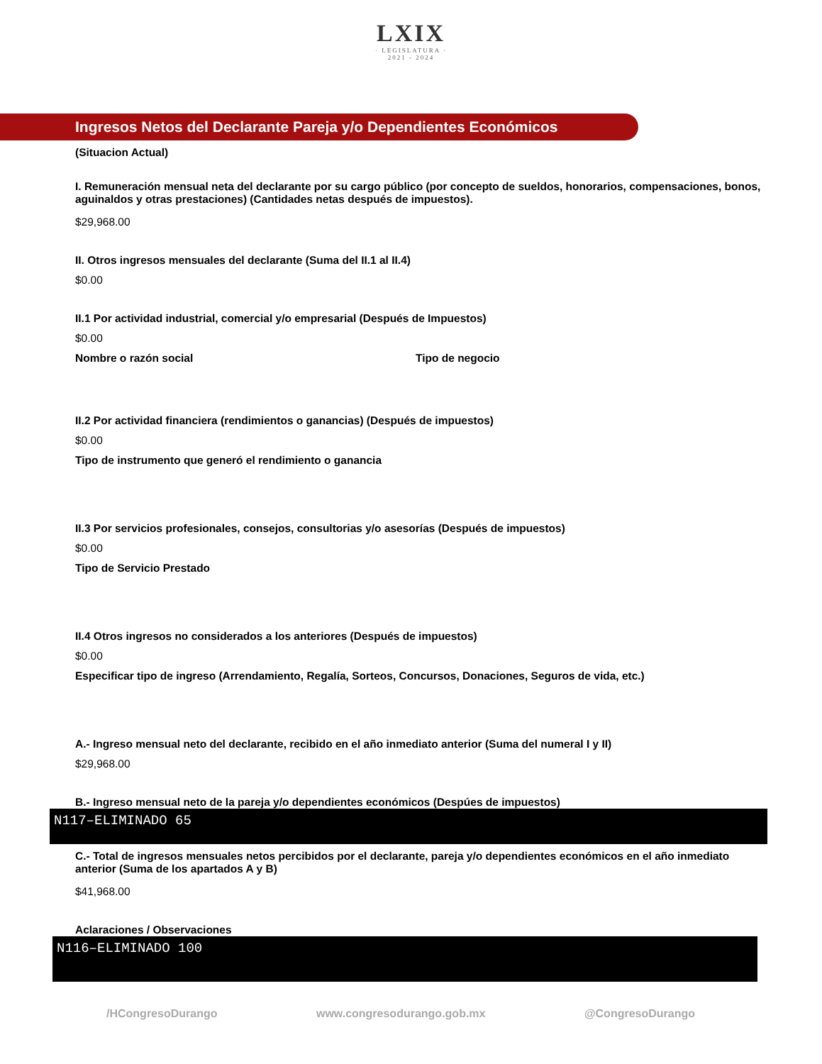LXIX
· LEGISLATURA ·
2021 - 2024
Ingresos Netos del Declarante Pareja y/o Dependientes Económicos
(Situacion Actual)
I. Remuneración mensual neta del declarante por su cargo público (por concepto de sueldos, honorarios, compensaciones, bonos, aguinaldos y otras prestaciones) (Cantidades netas después de impuestos).
$29,968.00
II. Otros ingresos mensuales del declarante (Suma del II.1 al II.4)
$0.00
II.1 Por actividad industrial, comercial y/o empresarial (Después de Impuestos)
$0.00
Nombre o razón social Tipo de negocio
II.2 Por actividad financiera (rendimientos o ganancias) (Después de impuestos)
$0.00
Tipo de instrumento que generó el rendimiento o ganancia
II.3 Por servicios profesionales, consejos, consultorias y/o asesorías (Después de impuestos)
$0.00
Tipo de Servicio Prestado
II.4 Otros ingresos no considerados a los anteriores (Después de impuestos)
$0.00
Especificar tipo de ingreso (Arrendamiento, Regalía, Sorteos, Concursos, Donaciones, Seguros de vida, etc.)
A.- Ingreso mensual neto del declarante, recibido en el año inmediato anterior (Suma del numeral I y II)
$29,968.00
B.- Ingreso mensual neto de la pareja y/o dependientes económicos (Despúes de impuestos)
N117–ELIMINADO 65
C.- Total de ingresos mensuales netos percibidos por el declarante, pareja y/o dependientes económicos en el año inmediato anterior (Suma de los apartados A y B)
$41,968.00
Aclaraciones / Observaciones
N116–ELIMINADO 100
/HCongresoDurango www.congresodurango.gob.mx @CongresoDurango